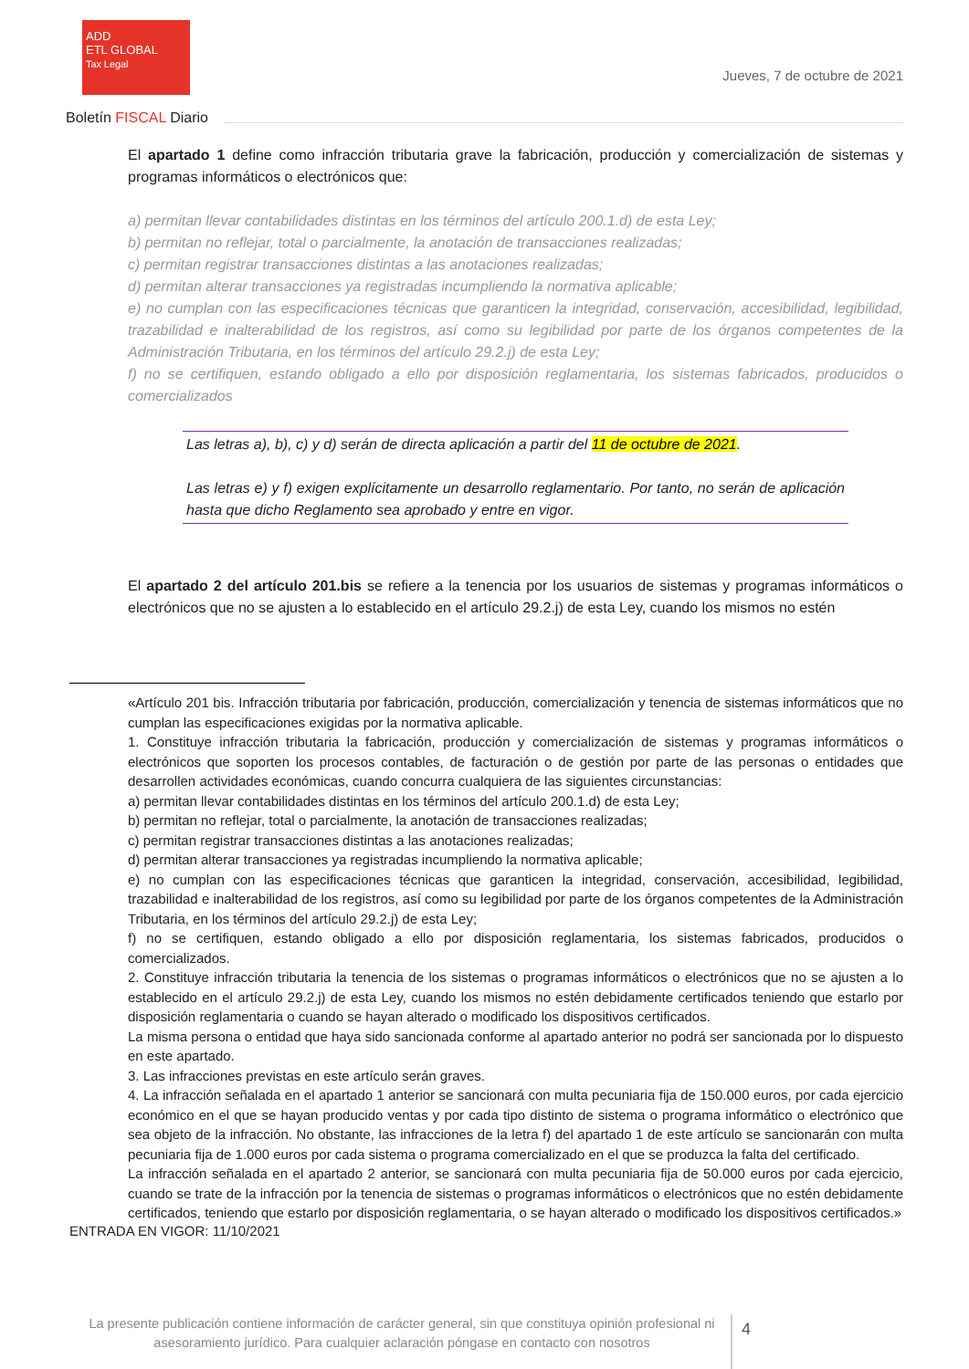ADD
ETL GLOBAL
Tax Legal
Jueves, 7 de octubre de 2021
Boletín FISCAL Diario
El apartado 1 define como infracción tributaria grave la fabricación, producción y comercialización de sistemas y programas informáticos o electrónicos que:
a) permitan llevar contabilidades distintas en los términos del artículo 200.1.d) de esta Ley;
b) permitan no reflejar, total o parcialmente, la anotación de transacciones realizadas;
c) permitan registrar transacciones distintas a las anotaciones realizadas;
d) permitan alterar transacciones ya registradas incumpliendo la normativa aplicable;
e) no cumplan con las especificaciones técnicas que garanticen la integridad, conservación, accesibilidad, legibilidad, trazabilidad e inalterabilidad de los registros, así como su legibilidad por parte de los órganos competentes de la Administración Tributaria, en los términos del artículo 29.2.j) de esta Ley;
f) no se certifiquen, estando obligado a ello por disposición reglamentaria, los sistemas fabricados, producidos o comercializados
Las letras a), b), c) y d) serán de directa aplicación a partir del 11 de octubre de 2021.
Las letras e) y f) exigen explícitamente un desarrollo reglamentario. Por tanto, no serán de aplicación hasta que dicho Reglamento sea aprobado y entre en vigor.
El apartado 2 del artículo 201.bis se refiere a la tenencia por los usuarios de sistemas y programas informáticos o electrónicos que no se ajusten a lo establecido en el artículo 29.2.j) de esta Ley, cuando los mismos no estén
«Artículo 201 bis. Infracción tributaria por fabricación, producción, comercialización y tenencia de sistemas informáticos que no cumplan las especificaciones exigidas por la normativa aplicable.
1. Constituye infracción tributaria la fabricación, producción y comercialización de sistemas y programas informáticos o electrónicos que soporten los procesos contables, de facturación o de gestión por parte de las personas o entidades que desarrollen actividades económicas, cuando concurra cualquiera de las siguientes circunstancias:
a) permitan llevar contabilidades distintas en los términos del artículo 200.1.d) de esta Ley;
b) permitan no reflejar, total o parcialmente, la anotación de transacciones realizadas;
c) permitan registrar transacciones distintas a las anotaciones realizadas;
d) permitan alterar transacciones ya registradas incumpliendo la normativa aplicable;
e) no cumplan con las especificaciones técnicas que garanticen la integridad, conservación, accesibilidad, legibilidad, trazabilidad e inalterabilidad de los registros, así como su legibilidad por parte de los órganos competentes de la Administración Tributaria, en los términos del artículo 29.2.j) de esta Ley;
f) no se certifiquen, estando obligado a ello por disposición reglamentaria, los sistemas fabricados, producidos o comercializados.
2. Constituye infracción tributaria la tenencia de los sistemas o programas informáticos o electrónicos que no se ajusten a lo establecido en el artículo 29.2.j) de esta Ley, cuando los mismos no estén debidamente certificados teniendo que estarlo por disposición reglamentaria o cuando se hayan alterado o modificado los dispositivos certificados.
La misma persona o entidad que haya sido sancionada conforme al apartado anterior no podrá ser sancionada por lo dispuesto en este apartado.
3. Las infracciones previstas en este artículo serán graves.
4. La infracción señalada en el apartado 1 anterior se sancionará con multa pecuniaria fija de 150.000 euros, por cada ejercicio económico en el que se hayan producido ventas y por cada tipo distinto de sistema o programa informático o electrónico que sea objeto de la infracción. No obstante, las infracciones de la letra f) del apartado 1 de este artículo se sancionarán con multa pecuniaria fija de 1.000 euros por cada sistema o programa comercializado en el que se produzca la falta del certificado.
La infracción señalada en el apartado 2 anterior, se sancionará con multa pecuniaria fija de 50.000 euros por cada ejercicio, cuando se trate de la infracción por la tenencia de sistemas o programas informáticos o electrónicos que no estén debidamente certificados, teniendo que estarlo por disposición reglamentaria, o se hayan alterado o modificado los dispositivos certificados.»
ENTRADA EN VIGOR: 11/10/2021
La presente publicación contiene información de carácter general, sin que constituya opinión profesional ni asesoramiento jurídico. Para cualquier aclaración póngase en contacto con nosotros
4